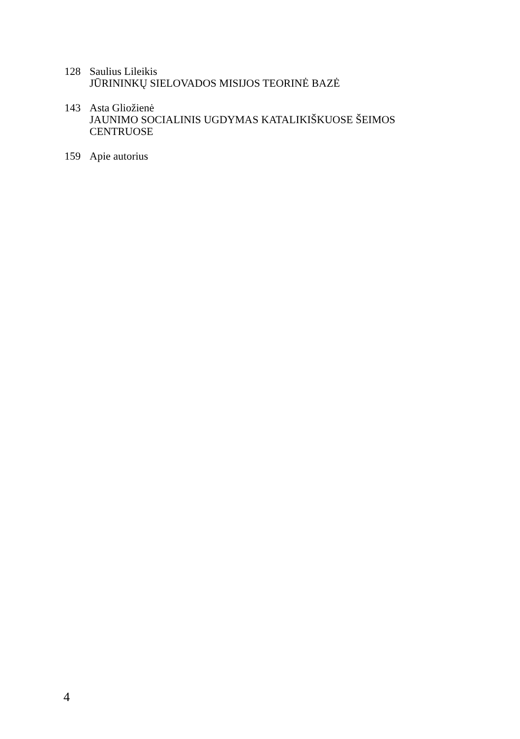128 Saulius Lileikis
JŪRININKŲ SIELOVADOS MISIJOS TEORINĖ BAZĖ
143 Asta Gliožienė
JAUNIMO SOCIALINIS UGDYMAS KATALIKIŠKUOSE ŠEIMOS CENTRUOSE
159 Apie autorius
4